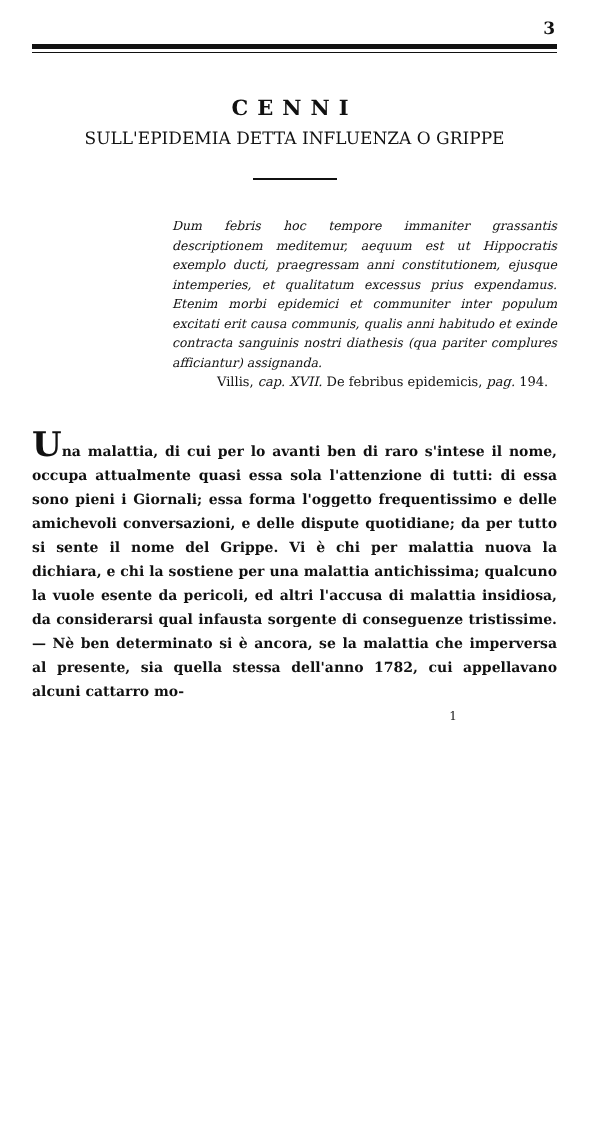3
CENNI
SULL'EPIDEMIA DETTA INFLUENZA O GRIPPE
Dum febris hoc tempore immaniter grassantis descriptionem meditemur, aequum est ut Hippocratis exemplo ducti, praegressam anni constitutionem, ejusque intemperies, et qualitatum excessus prius expendamus. Etenim morbi epidemici et communiter inter populum excitati erit causa communis, qualis anni habitudo et exinde contracta sanguinis nostri diathesis (qua pariter complures afficiantur) assignanda.
Villis, cap. XVII. De febribus epidemicis, pag. 194.
Una malattia, di cui per lo avanti ben di raro s'intese il nome, occupa attualmente quasi essa sola l'attenzione di tutti: di essa sono pieni i Giornali; essa forma l'oggetto frequentissimo e delle amichevoli conversazioni, e delle dispute quotidiane; da per tutto si sente il nome del Grippe. Vi è chi per malattia nuova la dichiara, e chi la sostiene per una malattia antichissima; qualcuno la vuole esente da pericoli, ed altri l'accusa di malattia insidiosa, da considerarsi qual infausta sorgente di conseguenze tristissime. — Nè ben determinato si è ancora, se la malattia che imperversa al presente, sia quella stessa dell'anno 1782, cui appellavano alcuni cattarro mo-
1